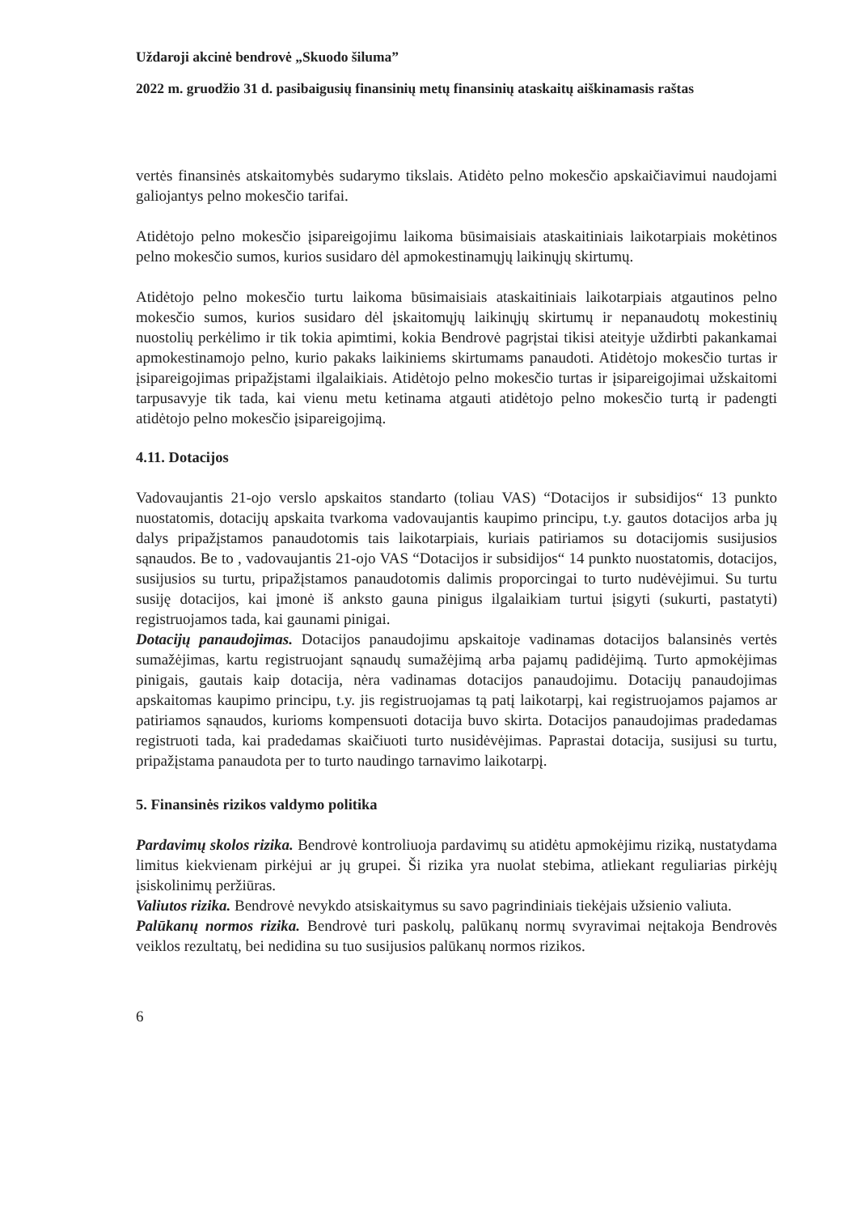Uždaroji akcinė bendrovė „Skuodo šiluma”
2022 m. gruodžio 31 d. pasibaigusių finansinių metų finansinių ataskaitų aiškinamasis raštas
vertės finansinės atskaitomybės sudarymo tikslais. Atidėto pelno mokesčio apskaičiavimui naudojami galiojantys pelno mokesčio tarifai.
Atidėtojo pelno mokesčio įsipareigojimu laikoma būsimaisiais ataskaitiniais laikotarpiais mokėtinos pelno mokesčio sumos, kurios susidaro dėl apmokestinamųjų laikinųjų skirtumų.
Atidėtojo pelno mokesčio turtu laikoma būsimaisiais ataskaitiniais laikotarpiais atgautinos pelno mokesčio sumos, kurios susidaro dėl įskaitomųjų laikinųjų skirtumų ir nepanaudotų mokestinių nuostolių perkėlimo ir tik tokia apimtimi, kokia Bendrovė pagrįstai tikisi ateityje uždirbti pakankamai apmokestinamojo pelno, kurio pakaks laikiniems skirtumams panaudoti. Atidėtojo mokesčio turtas ir įsipareigojimas pripažįstami ilgalaikiais. Atidėtojo pelno mokesčio turtas ir įsipareigojimai užskaitomi tarpusavyje tik tada, kai vienu metu ketinama atgauti atidėtojo pelno mokesčio turtą ir padengti atidėtojo pelno mokesčio įsipareigojimą.
4.11. Dotacijos
Vadovaujantis 21-ojo verslo apskaitos standarto (toliau VAS) “Dotacijos ir subsidijos“ 13 punkto nuostatomis, dotacijų apskaita tvarkoma vadovaujantis kaupimo principu, t.y. gautos dotacijos arba jų dalys pripažįstamos panaudotomis tais laikotarpiais, kuriais patiriamos su dotacijomis susijusios sąnaudos. Be to , vadovaujantis 21-ojo VAS “Dotacijos ir subsidijos“ 14 punkto nuostatomis, dotacijos, susijusios su turtu, pripažįstamos panaudotomis dalimis proporcingai to turto nudėvėjimui. Su turtu susiję dotacijos, kai įmonė iš anksto gauna pinigus ilgalaikiam turtui įsigyti (sukurti, pastatyti) registruojamos tada, kai gaunami pinigai.
Dotacijų panaudojimas. Dotacijos panaudojimu apskaitoje vadinamas dotacijos balansinės vertės sumažėjimas, kartu registruojant sąnaudų sumažėjimą arba pajamų padidėjimą. Turto apmokėjimas pinigais, gautais kaip dotacija, nėra vadinamas dotacijos panaudojimu. Dotacijų panaudojimas apskaitomas kaupimo principu, t.y. jis registruojamas tą patį laikotarpį, kai registruojamos pajamos ar patiriamos sąnaudos, kurioms kompensuoti dotacija buvo skirta. Dotacijos panaudojimas pradedamas registruoti tada, kai pradedamas skaičiuoti turto nusidėvėjimas. Paprastai dotacija, susijusi su turtu, pripažįstama panaudota per to turto naudingo tarnavimo laikotarpį.
5. Finansinės rizikos valdymo politika
Pardavimų skolos rizika. Bendrovė kontroliuoja pardavimų su atidėtu apmokėjimu riziką, nustatydama limitus kiekvienam pirkėjui ar jų grupei. Ši rizika yra nuolat stebima, atliekant reguliarias pirkėjų įsiskolinimų peržiūras.
Valiutos rizika. Bendrovė nevykdo atsiskaitymus su savo pagrindiniais tiekėjais užsienio valiuta.
Palūkanų normos rizika. Bendrovė turi paskolų, palūkanų normų svyravimai neįtakoja Bendrovės veiklos rezultatų, bei nedidina su tuo susijusios palūkanų normos rizikos.
6